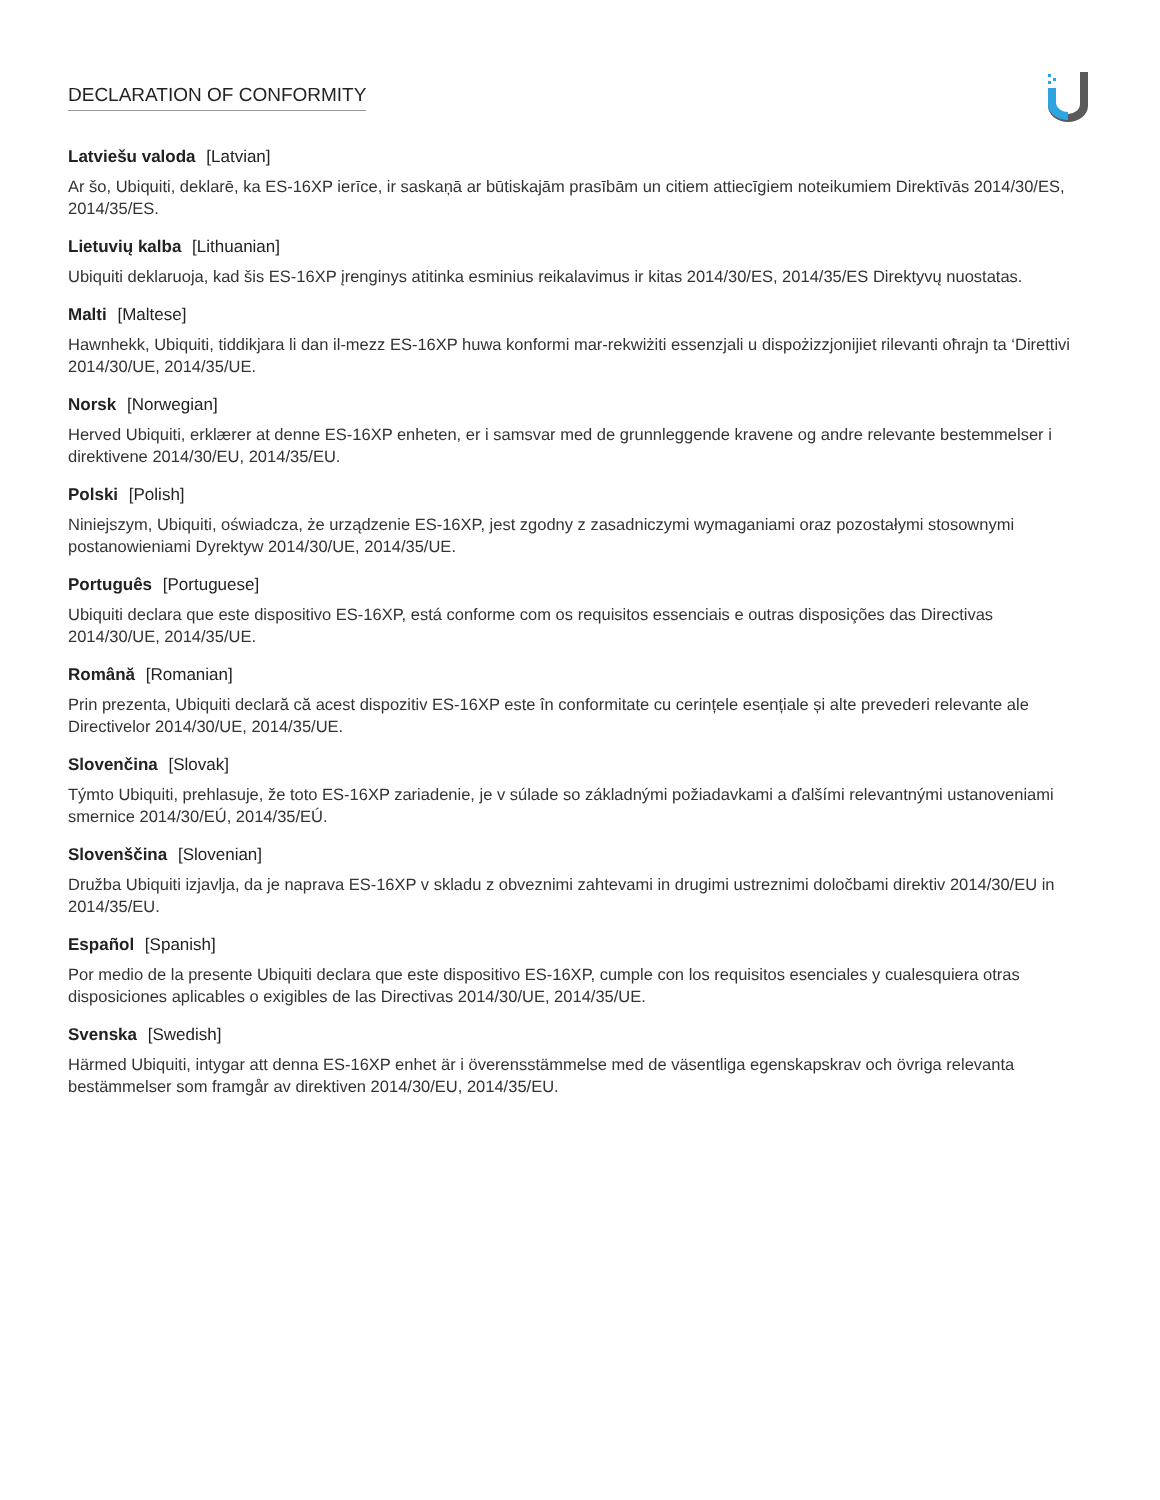DECLARATION OF CONFORMITY
Latviešu valoda [Latvian]
Ar šo, Ubiquiti, deklarē, ka ES-16XP ierīce, ir saskaņā ar būtiskajām prasībām un citiem attiecīgiem noteikumiem Direktīvās 2014/30/ES, 2014/35/ES.
Lietuvių kalba [Lithuanian]
Ubiquiti deklaruoja, kad šis ES-16XP įrenginys atitinka esminius reikalavimus ir kitas 2014/30/ES, 2014/35/ES Direktyvų nuostatas.
Malti [Maltese]
Hawnhekk, Ubiquiti, tiddikjara li dan il-mezz ES-16XP huwa konformi mar-rekwiżiti essenzjali u dispożizzjonijiet rilevanti oħrajn ta ‘Direttivi 2014/30/UE, 2014/35/UE.
Norsk [Norwegian]
Herved Ubiquiti, erklærer at denne ES-16XP enheten, er i samsvar med de grunnleggende kravene og andre relevante bestemmelser i direktivene 2014/30/EU, 2014/35/EU.
Polski [Polish]
Niniejszym, Ubiquiti, oświadcza, że urządzenie ES-16XP, jest zgodny z zasadniczymi wymaganiami oraz pozostałymi stosownymi postanowieniami Dyrektyw 2014/30/UE, 2014/35/UE.
Português [Portuguese]
Ubiquiti declara que este dispositivo ES-16XP, está conforme com os requisitos essenciais e outras disposições das Directivas 2014/30/UE, 2014/35/UE.
Română [Romanian]
Prin prezenta, Ubiquiti declară că acest dispozitiv ES-16XP este în conformitate cu cerințele esențiale și alte prevederi relevante ale Directivelor 2014/30/UE, 2014/35/UE.
Slovenčina [Slovak]
Týmto Ubiquiti, prehlasuje, že toto ES-16XP zariadenie, je v súlade so základnými požiadavkami a ďalšími relevantnými ustanoveniami smernice 2014/30/EÚ, 2014/35/EÚ.
Slovenščina [Slovenian]
Družba Ubiquiti izjavlja, da je naprava ES-16XP v skladu z obveznimi zahtevami in drugimi ustreznimi določbami direktiv 2014/30/EU in 2014/35/EU.
Español [Spanish]
Por medio de la presente Ubiquiti declara que este dispositivo ES-16XP, cumple con los requisitos esenciales y cualesquiera otras disposiciones aplicables o exigibles de las Directivas 2014/30/UE, 2014/35/UE.
Svenska [Swedish]
Härmed Ubiquiti, intygar att denna ES-16XP enhet är i överensstämmelse med de väsentliga egenskapskrav och övriga relevanta bestämmelser som framgår av direktiven 2014/30/EU, 2014/35/EU.